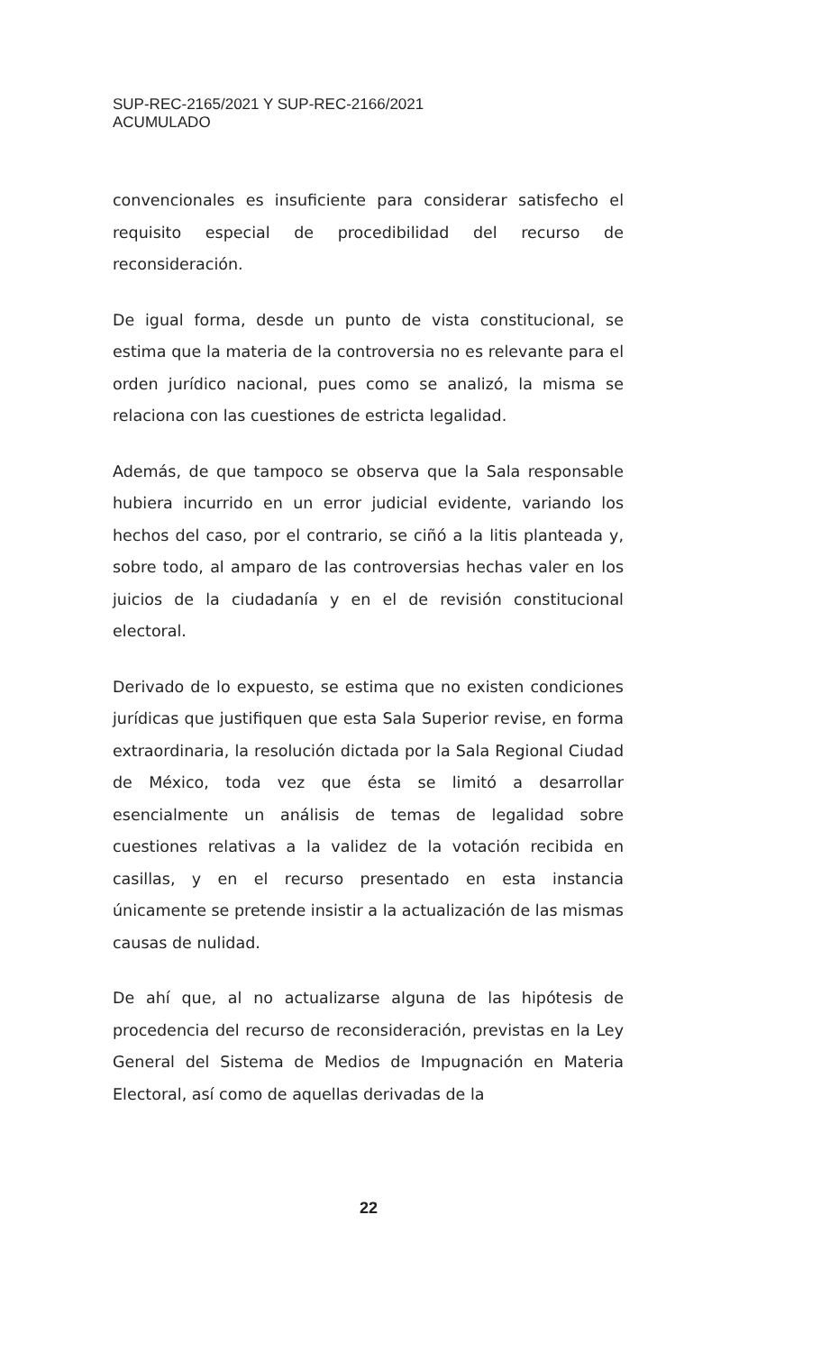SUP-REC-2165/2021 Y SUP-REC-2166/2021
ACUMULADO
convencionales es insuficiente para considerar satisfecho el requisito especial de procedibilidad del recurso de reconsideración.
De igual forma, desde un punto de vista constitucional, se estima que la materia de la controversia no es relevante para el orden jurídico nacional, pues como se analizó, la misma se relaciona con las cuestiones de estricta legalidad.
Además, de que tampoco se observa que la Sala responsable hubiera incurrido en un error judicial evidente, variando los hechos del caso, por el contrario, se ciñó a la litis planteada y, sobre todo, al amparo de las controversias hechas valer en los juicios de la ciudadanía y en el de revisión constitucional electoral.
Derivado de lo expuesto, se estima que no existen condiciones jurídicas que justifiquen que esta Sala Superior revise, en forma extraordinaria, la resolución dictada por la Sala Regional Ciudad de México, toda vez que ésta se limitó a desarrollar esencialmente un análisis de temas de legalidad sobre cuestiones relativas a la validez de la votación recibida en casillas, y en el recurso presentado en esta instancia únicamente se pretende insistir a la actualización de las mismas causas de nulidad.
De ahí que, al no actualizarse alguna de las hipótesis de procedencia del recurso de reconsideración, previstas en la Ley General del Sistema de Medios de Impugnación en Materia Electoral, así como de aquellas derivadas de la
22